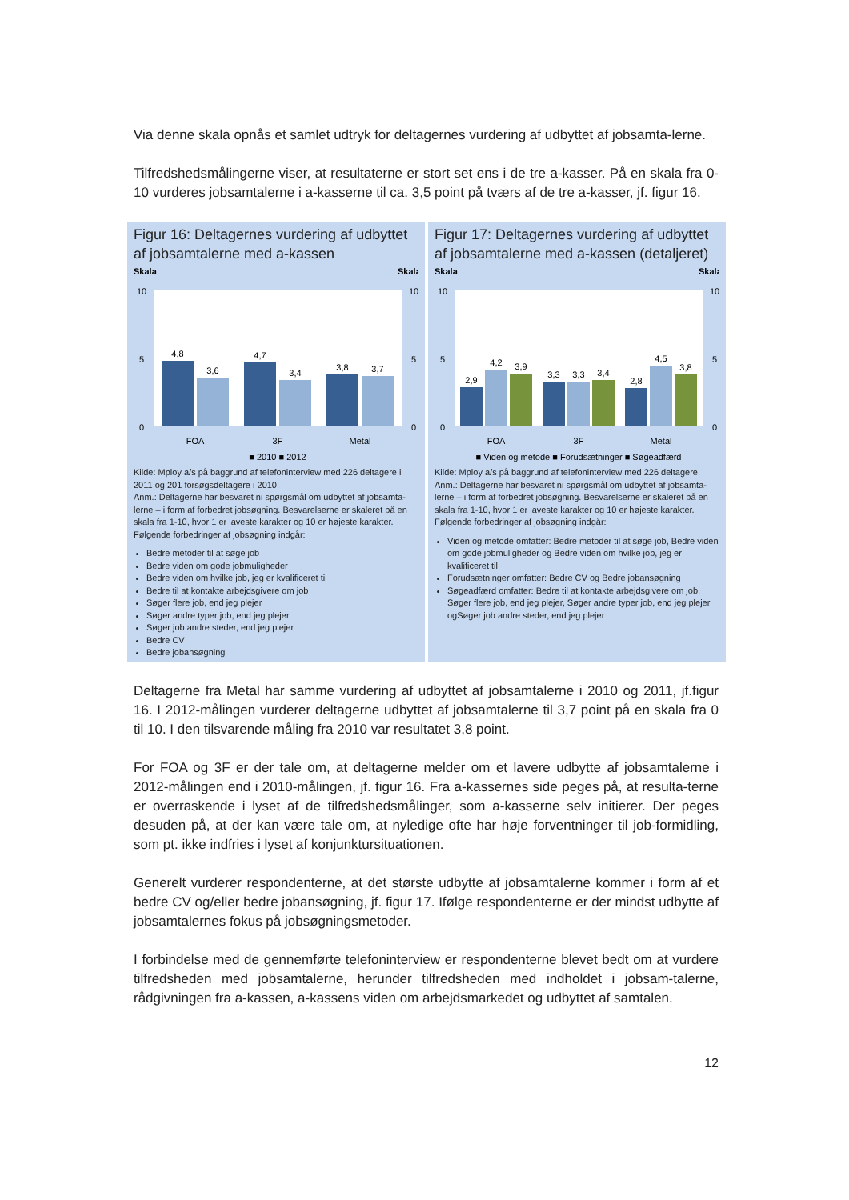Via denne skala opnås et samlet udtryk for deltagernes vurdering af udbyttet af jobsamta-lerne.
Tilfredshedsmålingerne viser, at resultaterne er stort set ens i de tre a-kasser. På en skala fra 0-10 vurderes jobsamtalerne i a-kasserne til ca. 3,5 point på tværs af de tre a-kasser, jf. figur 16.
Figur 16: Deltagernes vurdering af udbyttet af jobsamtalerne med a-kassen
Skala
Skala
10
0
5
10
0
5
4,8
3,6
4,7
3,4
3,8
3,7
FOA
3F
Metal
■ 2010 ■ 2012
Kilde: Mploy a/s på baggrund af telefoninterview med 226 deltagere i 2011 og 201 forsøgsdeltagere i 2010.
Anm.: Deltagerne har besvaret ni spørgsmål om udbyttet af jobsamta-lerne – i form af forbedret jobsøgning. Besvarelserne er skaleret på en skala fra 1-10, hvor 1 er laveste karakter og 10 er højeste karakter. Følgende forbedringer af jobsøgning indgår:
Bedre metoder til at søge job
Bedre viden om gode jobmuligheder
Bedre viden om hvilke job, jeg er kvalificeret til
Bedre til at kontakte arbejdsgivere om job
Søger flere job, end jeg plejer
Søger andre typer job, end jeg plejer
Søger job andre steder, end jeg plejer
Bedre CV
Bedre jobansøgning
Figur 17: Deltagernes vurdering af udbyttet af jobsamtalerne med a-kassen (detaljeret)
Skala
Skala
10
0
5
10
0
5
2,9
4,2
3,9
3,3
3,3
3,4
2,8
4,5
3,8
FOA
3F
Metal
■ Viden og metode ■ Forudsætninger ■ Søgeadfærd
Kilde: Mploy a/s på baggrund af telefoninterview med 226 deltagere.
Anm.: Deltagerne har besvaret ni spørgsmål om udbyttet af jobsamta-lerne – i form af forbedret jobsøgning. Besvarelserne er skaleret på en skala fra 1-10, hvor 1 er laveste karakter og 10 er højeste karakter. Følgende forbedringer af jobsøgning indgår:
Viden og metode omfatter: Bedre metoder til at søge job, Bedre viden om gode jobmuligheder og Bedre viden om hvilke job, jeg er kvalificeret til
Forudsætninger omfatter: Bedre CV og Bedre jobansøgning
Søgeadfærd omfatter: Bedre til at kontakte arbejdsgivere om job, Søger flere job, end jeg plejer, Søger andre typer job, end jeg plejer ogSøger job andre steder, end jeg plejer
Deltagerne fra Metal har samme vurdering af udbyttet af jobsamtalerne i 2010 og 2011, jf.figur 16. I 2012-målingen vurderer deltagerne udbyttet af jobsamtalerne til 3,7 point på en skala fra 0 til 10. I den tilsvarende måling fra 2010 var resultatet 3,8 point.
For FOA og 3F er der tale om, at deltagerne melder om et lavere udbytte af jobsamtalerne i 2012-målingen end i 2010-målingen, jf. figur 16. Fra a-kassernes side peges på, at resulta-terne er overraskende i lyset af de tilfredshedsmålinger, som a-kasserne selv initierer. Der peges desuden på, at der kan være tale om, at nyledige ofte har høje forventninger til job-formidling, som pt. ikke indfries i lyset af konjunktursituationen.
Generelt vurderer respondenterne, at det største udbytte af jobsamtalerne kommer i form af et bedre CV og/eller bedre jobansøgning, jf. figur 17. Ifølge respondenterne er der mindst udbytte af jobsamtalernes fokus på jobsøgningsmetoder.
I forbindelse med de gennemførte telefoninterview er respondenterne blevet bedt om at vurdere tilfredsheden med jobsamtalerne, herunder tilfredsheden med indholdet i jobsam-talerne, rådgivningen fra a-kassen, a-kassens viden om arbejdsmarkedet og udbyttet af samtalen.
12